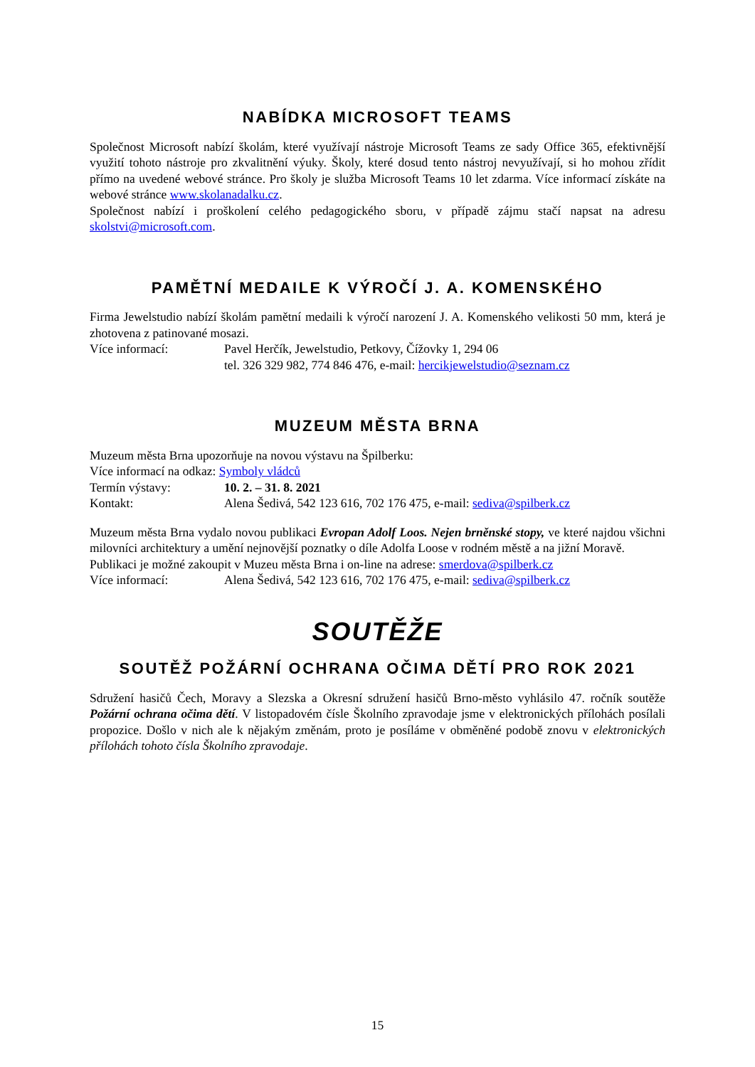NABÍDKA MICROSOFT TEAMS
Společnost Microsoft nabízí školám, které využívají nástroje Microsoft Teams ze sady Office 365, efektivnější využití tohoto nástroje pro zkvalitnění výuky. Školy, které dosud tento nástroj nevyužívají, si ho mohou zřídit přímo na uvedené webové stránce. Pro školy je služba Microsoft Teams 10 let zdarma. Více informací získáte na webové stránce www.skolanadalku.cz.
Společnost nabízí i proškolení celého pedagogického sboru, v případě zájmu stačí napsat na adresu skolstvi@microsoft.com.
PAMĚTNÍ MEDAILE K VÝROČÍ J. A. KOMENSKÉHO
Firma Jewelstudio nabízí školám pamětní medaili k výročí narození J. A. Komenského velikosti 50 mm, která je zhotovena z patinované mosazi.
Více informací: Pavel Herčík, Jewelstudio, Petkovy, Čížovky 1, 294 06
tel. 326 329 982, 774 846 476, e-mail: hercikjewelstudio@seznam.cz
MUZEUM MĚSTA BRNA
Muzeum města Brna upozorňuje na novou výstavu na Špilberku:
Více informací na odkaz: Symboly vládců
Termín výstavy: 10. 2. – 31. 8. 2021
Kontakt: Alena Šedivá, 542 123 616, 702 176 475, e-mail: sediva@spilberk.cz
Muzeum města Brna vydalo novou publikaci Evropan Adolf Loos. Nejen brněnské stopy, ve které najdou všichni milovníci architektury a umění nejnovější poznatky o díle Adolfa Loose v rodném městě a na jižní Moravě.
Publikaci je možné zakoupit v Muzeu města Brna i on-line na adrese: smerdova@spilberk.cz
Více informací: Alena Šedivá, 542 123 616, 702 176 475, e-mail: sediva@spilberk.cz
SOUTĚŽE
SOUTĚŽ POŽÁRNÍ OCHRANA OČIMA DĚTÍ PRO ROK 2021
Sdružení hasičů Čech, Moravy a Slezska a Okresní sdružení hasičů Brno-město vyhlásilo 47. ročník soutěže Požární ochrana očima dětí. V listopadovém čísle Školního zpravodaje jsme v elektronických přílohách posílali propozice. Došlo v nich ale k nějakým změnám, proto je posíláme v obměněné podobě znovu v elektronických přílohách tohoto čísla Školního zpravodaje.
15